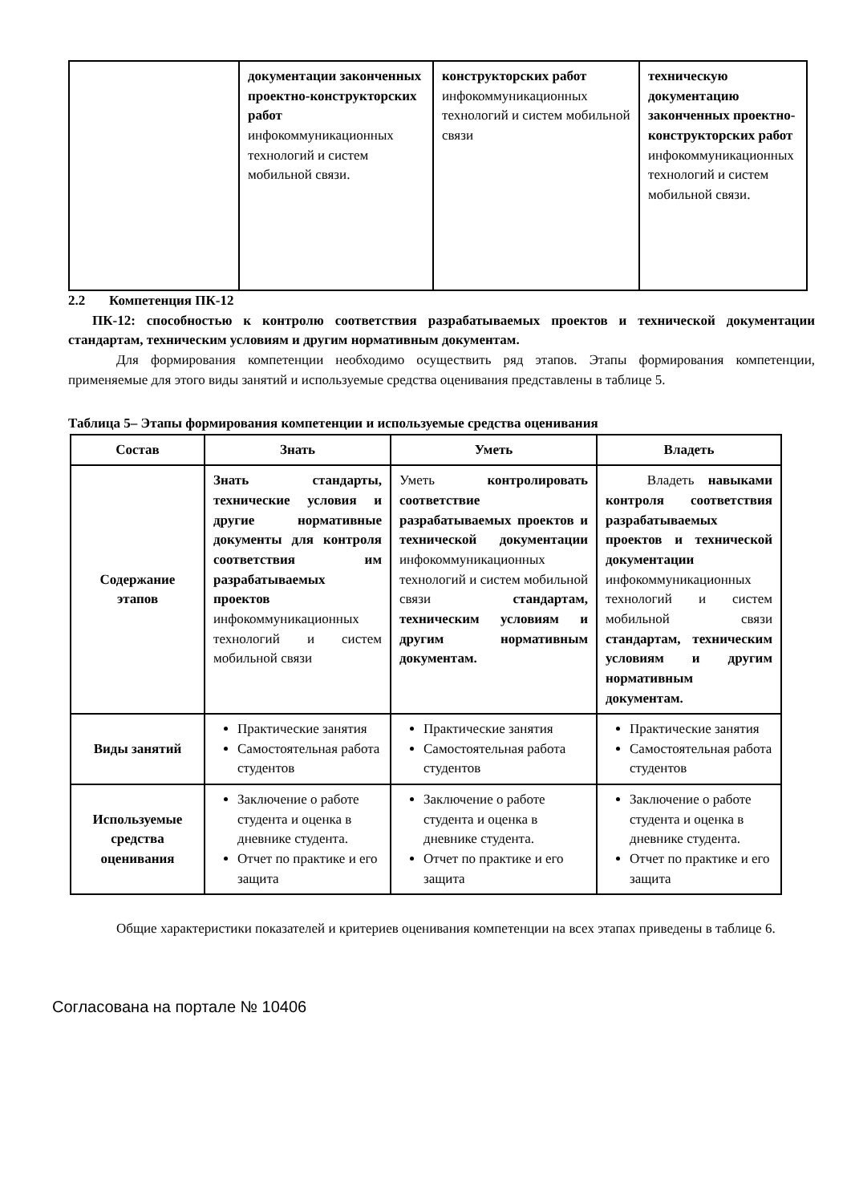| | документации законченных проектно-конструкторских работ инфокоммуникационных технологий и систем мобильной связи. | конструкторских работ инфокоммуникационных технологий и систем мобильной связи | техническую документацию законченных проектно-конструкторских работ инфокоммуникационных технологий и систем мобильной связи. |
2.2 Компетенция ПК-12
ПК-12: способностью к контролю соответствия разрабатываемых проектов и технической документации стандартам, техническим условиям и другим нормативным документам.
Для формирования компетенции необходимо осуществить ряд этапов. Этапы формирования компетенции, применяемые для этого виды занятий и используемые средства оценивания представлены в таблице 5.
Таблица 5– Этапы формирования компетенции и используемые средства оценивания
| Состав | Знать | Уметь | Владеть |
| --- | --- | --- | --- |
| Содержание этапов | Знать стандарты, технические условия и другие нормативные документы для контроля соответствия им разрабатываемых проектов инфокоммуникационных технологий и систем мобильной связи | Уметь контролировать соответствие разрабатываемых проектов и технической документации инфокоммуникационных технологий и систем мобильной связи стандартам, техническим условиям и другим нормативным документам. | Владеть навыками контроля соответствия разрабатываемых проектов и технической документации инфокоммуникационных технологий и систем мобильной связи стандартам, техническим условиям и другим нормативным документам. |
| Виды занятий | Практические занятия Самостоятельная работа студентов | Практические занятия Самостоятельная работа студентов | Практические занятия Самостоятельная работа студентов |
| Используемые средства оценивания | Заключение о работе студента и оценка в дневнике студента. Отчет по практике и его защита | Заключение о работе студента и оценка в дневнике студента. Отчет по практике и его защита | Заключение о работе студента и оценка в дневнике студента. Отчет по практике и его защита |
Общие характеристики показателей и критериев оценивания компетенции на всех этапах приведены в таблице 6.
Согласована на портале № 10406